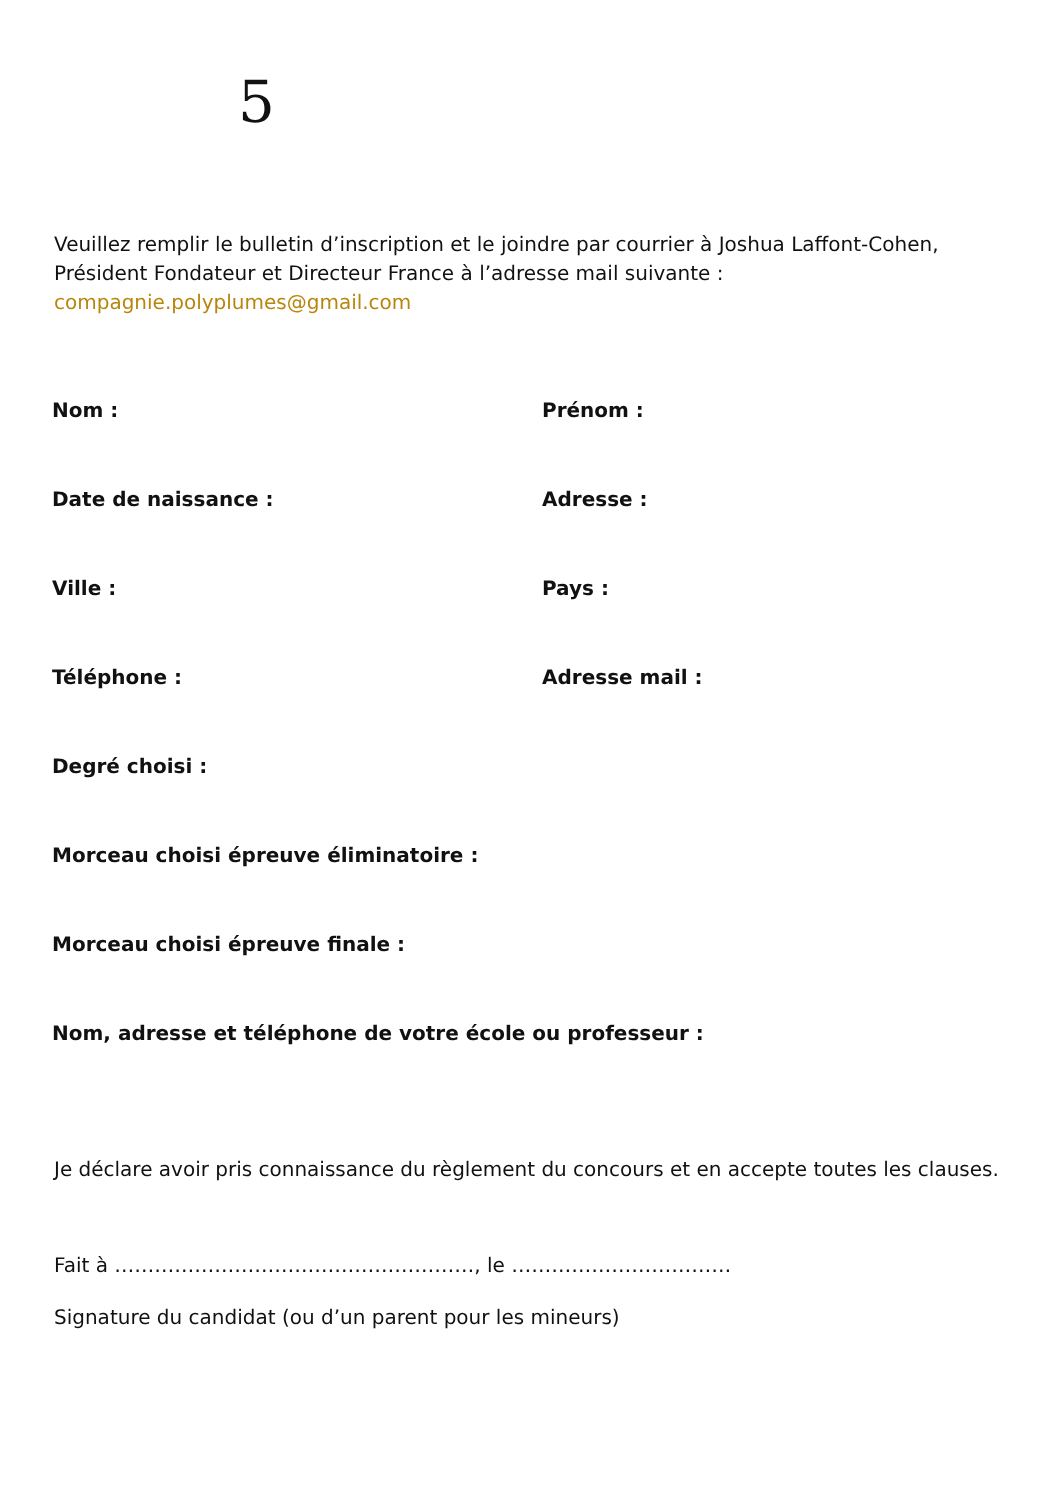5
Veuillez remplir le bulletin d’inscription et le joindre par courrier à Joshua Laffont-Cohen, Président Fondateur et Directeur France à l’adresse mail suivante : compagnie.polyplumes@gmail.com
| Nom : | Prénom : |
| Date de naissance : | Adresse : |
| Ville : | Pays : |
| Téléphone : | Adresse mail : |
| Degré choisi : | |
| Morceau choisi épreuve éliminatoire : | |
| Morceau choisi épreuve finale : | |
| Nom, adresse et téléphone de votre école ou professeur : | |
Je déclare avoir pris connaissance du règlement du concours et en accepte toutes les clauses.
Fait à ………………………………………………, le ……………………………
Signature du candidat (ou d’un parent pour les mineurs)